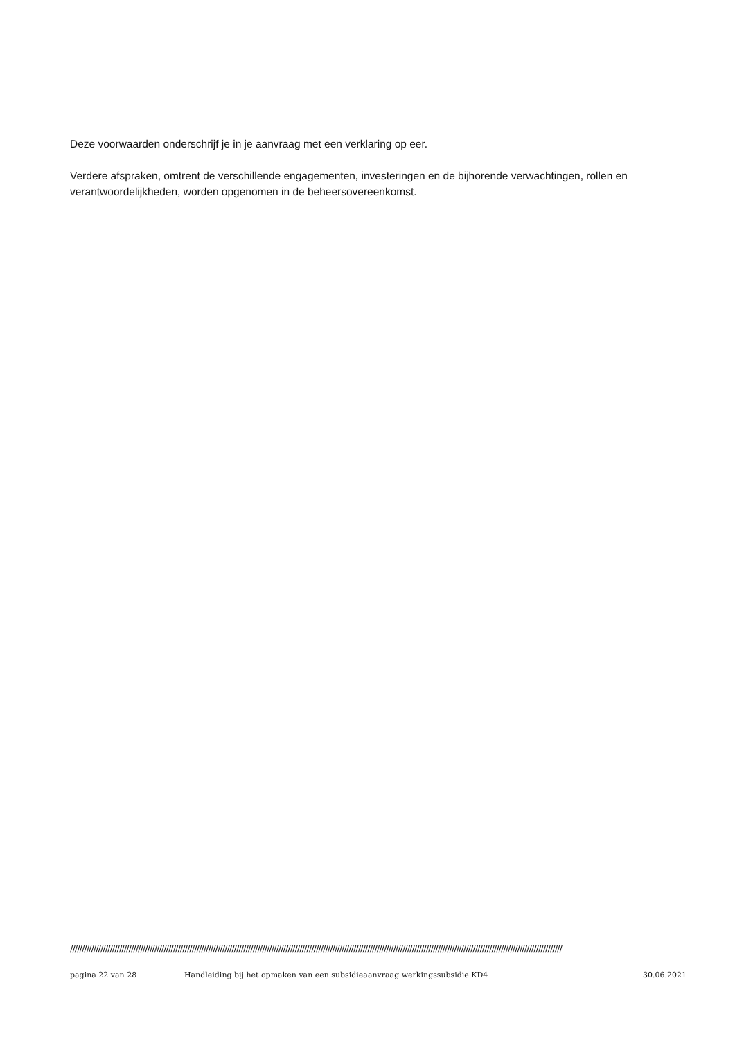Deze voorwaarden onderschrijf je in je aanvraag met een verklaring op eer.
Verdere afspraken, omtrent de verschillende engagementen, investeringen en de bijhorende verwachtingen, rollen en verantwoordelijkheden, worden opgenomen in de beheersovereenkomst.
//////////////////////////////////////////////////////////////////////////////////////////////////////////////////////////////////////////////////////////////////////////////////////////////////////////////////
pagina 22 van 28 Handleiding bij het opmaken van een subsidieaanvraag werkingssubsidie KD4 30.06.2021